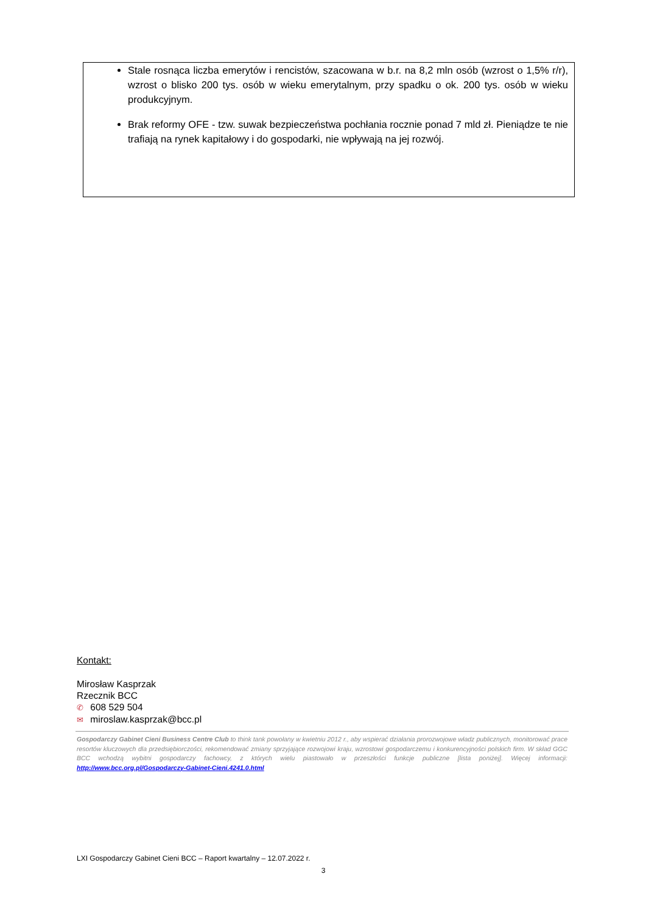Stale rosnąca liczba emerytów i rencistów, szacowana w b.r. na 8,2 mln osób (wzrost o 1,5% r/r), wzrost o blisko 200 tys. osób w wieku emerytalnym, przy spadku o ok. 200 tys. osób w wieku produkcyjnym.
Brak reformy OFE - tzw. suwak bezpieczeństwa pochłania rocznie ponad 7 mld zł. Pieniądze te nie trafiają na rynek kapitałowy i do gospodarki, nie wpływają na jej rozwój.
Kontakt:
Mirosław Kasprzak
Rzecznik BCC
✆ 608 529 504
✉ miroslaw.kasprzak@bcc.pl
Gospodarczy Gabinet Cieni Business Centre Club to think tank powołany w kwietniu 2012 r., aby wspierać działania prorozwojowe władz publicznych, monitorować prace resortów kluczowych dla przedsiębiorczości, rekomendować zmiany sprzyjające rozwojowi kraju, wzrostowi gospodarczemu i konkurencyjności polskich firm. W skład GGC BCC wchodzą wybitni gospodarczy fachowcy, z których wielu piastowało w przeszłości funkcje publiczne [lista poniżej]. Więcej informacji: http://www.bcc.org.pl/Gospodarczy-Gabinet-Cieni.4241.0.html
LXI Gospodarczy Gabinet Cieni BCC – Raport kwartalny – 12.07.2022 r.
3